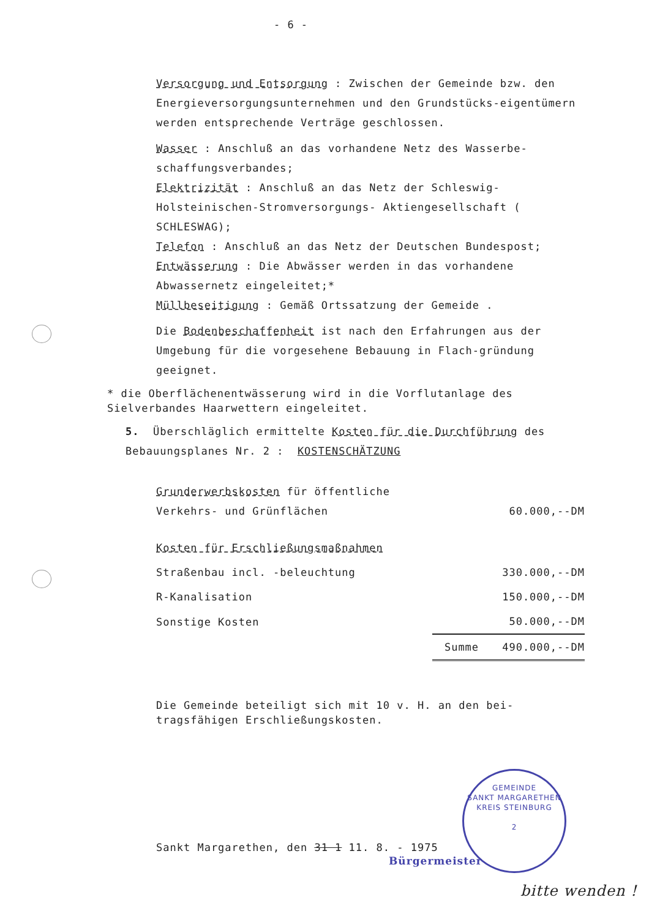- 6 -
Versorgung und Entsorgung : Zwischen der Gemeinde bzw. den Energieversorgungsunternehmen und den Grundstücks-eigentümern werden entsprechende Verträge geschlossen.
Wasser : Anschluß an das vorhandene Netz des Wasserbe-schaffungsverbandes;
Elektrizität : Anschluß an das Netz der Schleswig-Holsteinischen-Stromversorgungs- Aktiengesellschaft ( SCHLESWAG);
Telefon : Anschluß an das Netz der Deutschen Bundespost;
Entwässerung : Die Abwässer werden in das vorhandene Abwassernetz eingeleitet;*
Müllbeseitigung : Gemäß Ortssatzung der Gemeide .
Die Bodenbeschaffenheit ist nach den Erfahrungen aus der Umgebung für die vorgesehene Bebauung in Flach-gründung geeignet.
* die Oberflächenentwässerung wird in die Vorflutanlage des Sielverbandes Haarwettern eingeleitet.
5. Überschläglich ermittelte Kosten für die Durchführung des Bebauungsplanes Nr. 2 : KOSTENSCHÄTZUNG
| Grunderwerbskosten für öffentliche Verkehrs- und Grünflächen | 60.000,--DM | |
| Kosten für Erschließungsmaßnahmen | | |
| Straßenbau incl. -beleuchtung | 330.000,--DM | |
| R-Kanalisation | 150.000,--DM | |
| Sonstige Kosten | 50.000,--DM | |
| | Summe | 490.000,--DM |
Die Gemeinde beteiligt sich mit 10 v. H. an den bei-tragsfähigen Erschließungskosten.
Sankt Margarethen, den 31 1 11. 8. - 1975
GEMEINDE
SANKT MARGARETHEN
KREIS STEINBURG
2
Bürgermeister
bitte wenden !